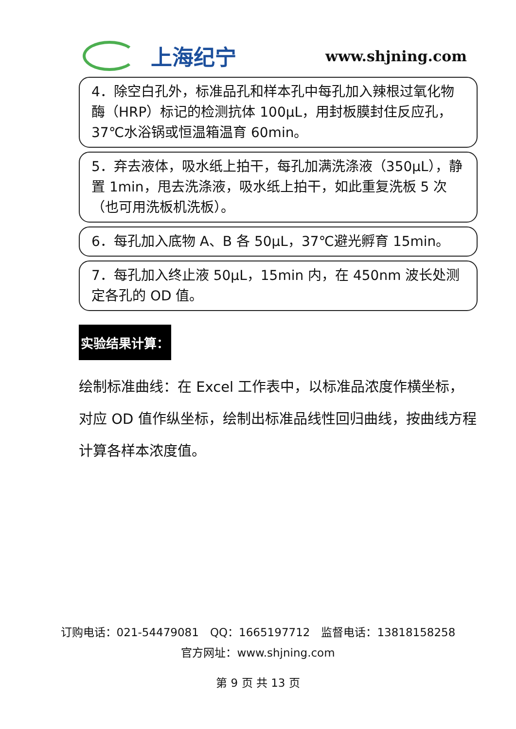上海纪宁
www.shjning.com
4．除空白孔外，标准品孔和样本孔中每孔加入辣根过氧化物酶（HRP）标记的检测抗体 100μL，用封板膜封住反应孔，37℃水浴锅或恒温箱温育 60min。
5．弃去液体，吸水纸上拍干，每孔加满洗涤液（350μL），静置 1min，甩去洗涤液，吸水纸上拍干，如此重复洗板 5 次（也可用洗板机洗板）。
6．每孔加入底物 A、B 各 50μL，37℃避光孵育 15min。
7．每孔加入终止液 50μL，15min 内，在 450nm 波长处测定各孔的 OD 值。
实验结果计算：
绘制标准曲线：在 Excel 工作表中，以标准品浓度作横坐标，对应 OD 值作纵坐标，绘制出标准品线性回归曲线，按曲线方程计算各样本浓度值。
订购电话：021-54479081　QQ：1665197712　监督电话：13818158258
官方网址：www.shjning.com
第 9 页 共 13 页